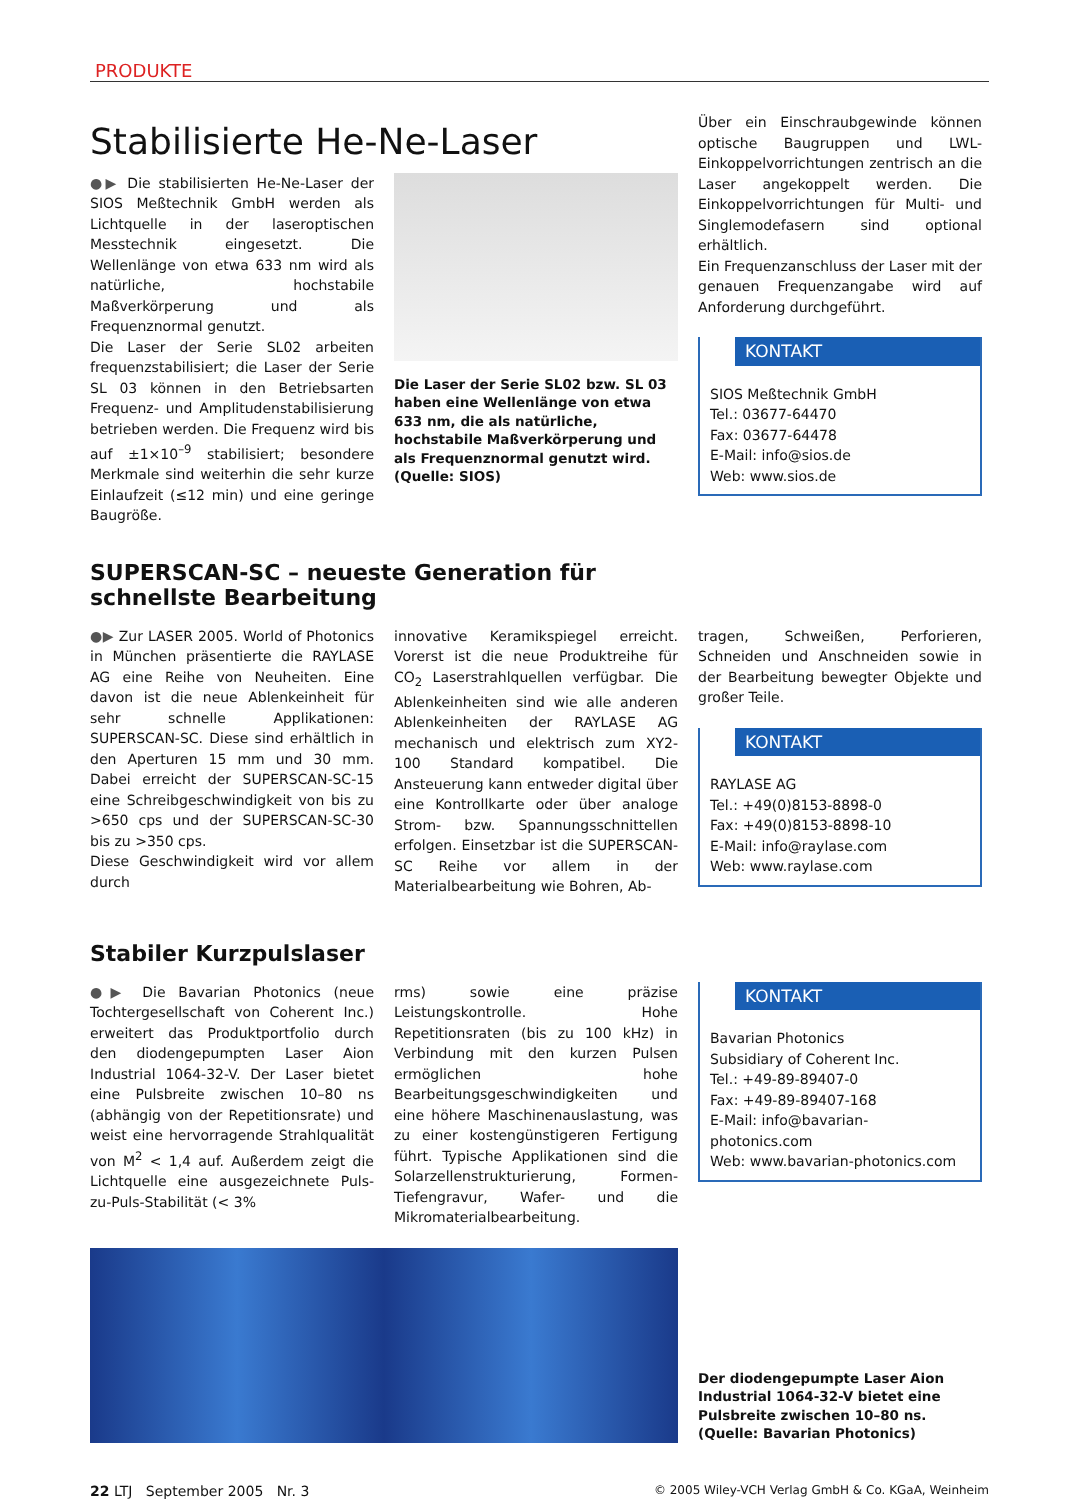PRODUKTE
Stabilisierte He-Ne-Laser
●▶ Die stabilisierten He-Ne-Laser der SIOS Meßtechnik GmbH werden als Lichtquelle in der laseroptischen Messtechnik eingesetzt. Die Wellenlänge von etwa 633 nm wird als natürliche, hochstabile Maßverkörperung und als Frequenznormal genutzt.
Die Laser der Serie SL02 arbeiten frequenzstabilisiert; die Laser der Serie SL 03 können in den Betriebsarten Frequenz- und Amplitudenstabilisierung betrieben werden. Die Frequenz wird bis auf ±1×10<sup>–9</sup> stabilisiert; besondere Merkmale sind weiterhin die sehr kurze Einlaufzeit (≤12 min) und eine geringe Baugröße.
Die Laser der Serie SL02 bzw. SL 03 haben eine Wellenlänge von etwa 633 nm, die als natürliche, hochstabile Maßverkörperung und als Frequenznormal genutzt wird. (Quelle: SIOS)
Über ein Einschraubgewinde können optische Baugruppen und LWL-Einkoppelvorrichtungen zentrisch an die Laser angekoppelt werden. Die Einkoppelvorrichtungen für Multi- und Singlemodefasern sind optional erhältlich.
Ein Frequenzanschluss der Laser mit der genauen Frequenzangabe wird auf Anforderung durchgeführt.
KONTAKT
SIOS Meßtechnik GmbH
Tel.: 03677-64470
Fax: 03677-64478
E-Mail: info@sios.de
Web: www.sios.de
SUPERSCAN-SC – neueste Generation für schnellste Bearbeitung
●▶ Zur LASER 2005. World of Photonics in München präsentierte die RAYLASE AG eine Reihe von Neuheiten. Eine davon ist die neue Ablenkeinheit für sehr schnelle Applikationen: SUPERSCAN-SC. Diese sind erhältlich in den Aperturen 15 mm und 30 mm. Dabei erreicht der SUPERSCAN-SC-15 eine Schreibgeschwindigkeit von bis zu >650 cps und der SUPERSCAN-SC-30 bis zu >350 cps.
Diese Geschwindigkeit wird vor allem durch
innovative Keramikspiegel erreicht. Vorerst ist die neue Produktreihe für CO<sub>2</sub> Laserstrahlquellen verfügbar. Die Ablenkeinheiten sind wie alle anderen Ablenkeinheiten der RAYLASE AG mechanisch und elektrisch zum XY2-100 Standard kompatibel. Die Ansteuerung kann entweder digital über eine Kontrollkarte oder über analoge Strom- bzw. Spannungsschnittellen erfolgen. Einsetzbar ist die SUPERSCAN-SC Reihe vor allem in der Materialbearbeitung wie Bohren, Ab-
tragen, Schweißen, Perforieren, Schneiden und Anschneiden sowie in der Bearbeitung bewegter Objekte und großer Teile.
KONTAKT
RAYLASE AG
Tel.: +49(0)8153-8898-0
Fax: +49(0)8153-8898-10
E-Mail: info@raylase.com
Web: www.raylase.com
Stabiler Kurzpulslaser
●▶ Die Bavarian Photonics (neue Tochtergesellschaft von Coherent Inc.) erweitert das Produktportfolio durch den diodengepumpten Laser Aion Industrial 1064-32-V. Der Laser bietet eine Pulsbreite zwischen 10–80 ns (abhängig von der Repetitionsrate) und weist eine hervorragende Strahlqualität von M<sup>2</sup> < 1,4 auf. Außerdem zeigt die Lichtquelle eine ausgezeichnete Puls-zu-Puls-Stabilität (< 3%
rms) sowie eine präzise Leistungskontrolle. Hohe Repetitionsraten (bis zu 100 kHz) in Verbindung mit den kurzen Pulsen ermöglichen hohe Bearbeitungsgeschwindigkeiten und eine höhere Maschinenauslastung, was zu einer kostengünstigeren Fertigung führt. Typische Applikationen sind die Solarzellenstrukturierung, Formen-Tiefengravur, Wafer- und die Mikromaterialbearbeitung.
KONTAKT
Bavarian Photonics
Subsidiary of Coherent Inc.
Tel.: +49-89-89407-0
Fax: +49-89-89407-168
E-Mail: info@bavarian-photonics.com
Web: www.bavarian-photonics.com
Der diodengepumpte Laser Aion Industrial 1064-32-V bietet eine Pulsbreite zwischen 10–80 ns. (Quelle: Bavarian Photonics)
22 LTJ September 2005 Nr. 3 © 2005 Wiley-VCH Verlag GmbH & Co. KGaA, Weinheim